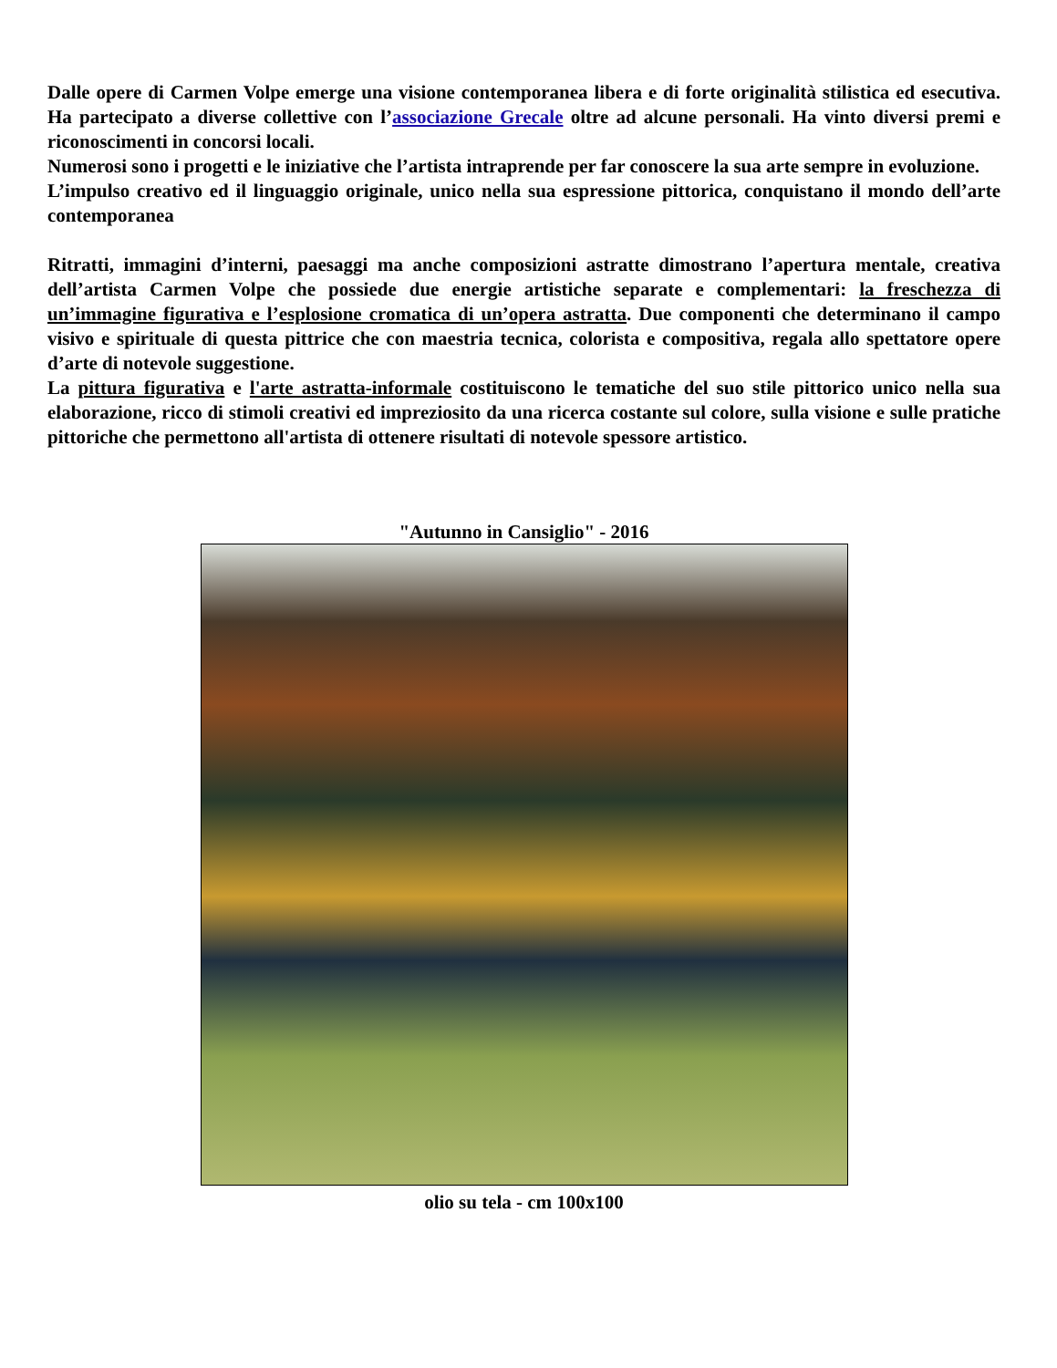Dalle opere di Carmen Volpe emerge una visione contemporanea libera e di forte originalità stilistica ed esecutiva. Ha partecipato a diverse collettive con l’associazione Grecale oltre ad alcune personali. Ha vinto diversi premi e riconoscimenti in concorsi locali.
Numerosi sono i progetti e le iniziative che l’artista intraprende per far conoscere la sua arte sempre in evoluzione.
L’impulso creativo ed il linguaggio originale, unico nella sua espressione pittorica, conquistano il mondo dell’arte contemporanea
Ritratti, immagini d’interni, paesaggi ma anche composizioni astratte dimostrano l’apertura mentale, creativa dell’artista Carmen Volpe che possiede due energie artistiche separate e complementari: la freschezza di un’immagine figurativa e l’esplosione cromatica di un’opera astratta. Due componenti che determinano il campo visivo e spirituale di questa pittrice che con maestria tecnica, colorista e compositiva, regala allo spettatore opere d’arte di notevole suggestione.
La pittura figurativa e l'arte astratta-informale costituiscono le tematiche del suo stile pittorico unico nella sua elaborazione, ricco di stimoli creativi ed impreziosito da una ricerca costante sul colore, sulla visione e sulle pratiche pittoriche che permettono all'artista di ottenere risultati di notevole spessore artistico.
"Autunno in Cansiglio" - 2016
olio su tela - cm 100x100